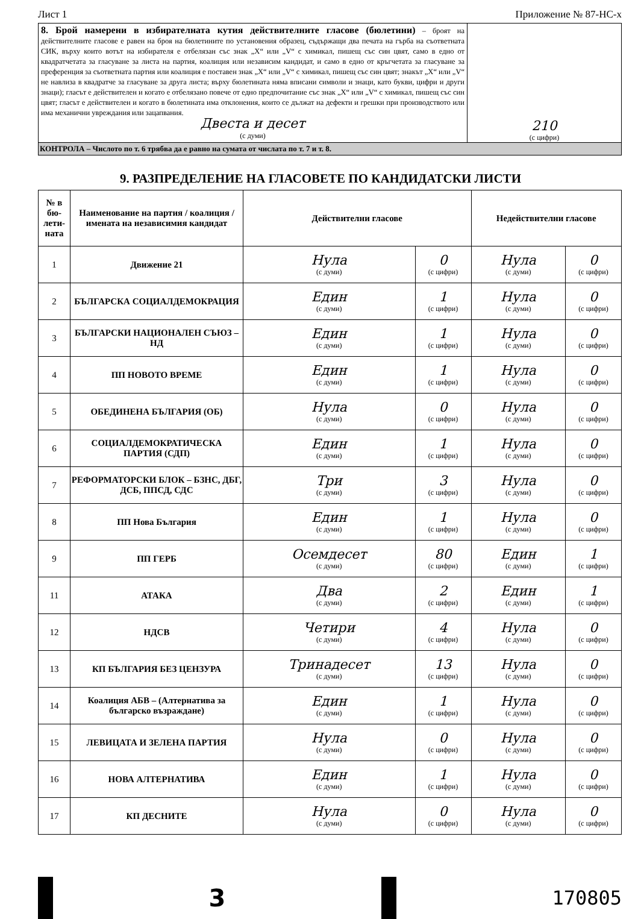Лист 1 Приложение № 87-НС-х
8. Брой намерени в избирателната кутия действителните гласове (бюлетини) – броят на действителните гласове е равен на броя на бюлетините по установения образец, съдържащи два печата на гърба на съответната СИК, върху които вотът на избирателя е отбелязан със знак „Х“ или „V“ с химикал, пишещ със син цвят, само в едно от квадратчетата за гласуване за листа на партия, коалиция или независим кандидат, и само в едно от кръгчетата за гласуване за преференция за съответната партия или коалиция е поставен знак „Х“ или „V“ с химикал, пишещ със син цвят; знакът „Х“ или „V“ не навлиза в квадратче за гласуване за друга листа; върху бюлетината няма вписани символи и знаци, като букви, цифри и други знаци); гласът е действителен и когато е отбелязано повече от едно предпочитание със знак „Х“ или „V“ с химикал, пишещ със син цвят; гласът е действителен и когато в бюлетината има отклонения, които се дължат на дефекти и грешки при производството или има механични увреждания или зацапвания.
Двеста и десет
(с думи)
210
(с цифри)
КОНТРОЛА – Числото по т. 6 трябва да е равно на сумата от числата по т. 7 и т. 8.
9. РАЗПРЕДЕЛЕНИЕ НА ГЛАСОВЕТЕ ПО КАНДИДАТСКИ ЛИСТИ
| № в бю-лети-ната | Наименование на партия / коалиция / имената на независимия кандидат | Действителни гласове | | Недействителни гласове | |
| --- | --- | --- | --- | --- | --- |
| 1 | Движение 21 | Нула (с думи) | 0 (с цифри) | Нула (с думи) | 0 (с цифри) |
| 2 | БЪЛГАРСКА СОЦИАЛДЕМОКРАЦИЯ | Един (с думи) | 1 (с цифри) | Нула (с думи) | 0 (с цифри) |
| 3 | БЪЛГАРСКИ НАЦИОНАЛЕН СЪЮЗ – НД | Един (с думи) | 1 (с цифри) | Нула (с думи) | 0 (с цифри) |
| 4 | ПП НОВОТО ВРЕМЕ | Един (с думи) | 1 (с цифри) | Нула (с думи) | 0 (с цифри) |
| 5 | ОБЕДИНЕНА БЪЛГАРИЯ (ОБ) | Нула (с думи) | 0 (с цифри) | Нула (с думи) | 0 (с цифри) |
| 6 | СОЦИАЛДЕМОКРАТИЧЕСКА ПАРТИЯ (СДП) | Един (с думи) | 1 (с цифри) | Нула (с думи) | 0 (с цифри) |
| 7 | РЕФОРМАТОРСКИ БЛОК – БЗНС, ДБГ, ДСБ, ППСД, СДС | Три (с думи) | 3 (с цифри) | Нула (с думи) | 0 (с цифри) |
| 8 | ПП Нова България | Един (с думи) | 1 (с цифри) | Нула (с думи) | 0 (с цифри) |
| 9 | ПП ГЕРБ | Осемдесет (с думи) | 80 (с цифри) | Един (с думи) | 1 (с цифри) |
| 11 | АТАКА | Два (с думи) | 2 (с цифри) | Един (с думи) | 1 (с цифри) |
| 12 | НДСВ | Четири (с думи) | 4 (с цифри) | Нула (с думи) | 0 (с цифри) |
| 13 | КП БЪЛГАРИЯ БЕЗ ЦЕНЗУРА | Тринадесет (с думи) | 13 (с цифри) | Нула (с думи) | 0 (с цифри) |
| 14 | Коалиция АБВ – (Алтернатива за българско възраждане) | Един (с думи) | 1 (с цифри) | Нула (с думи) | 0 (с цифри) |
| 15 | ЛЕВИЦАТА И ЗЕЛЕНА ПАРТИЯ | Нула (с думи) | 0 (с цифри) | Нула (с думи) | 0 (с цифри) |
| 16 | НОВА АЛТЕРНАТИВА | Един (с думи) | 1 (с цифри) | Нула (с думи) | 0 (с цифри) |
| 17 | КП ДЕСНИТЕ | Нула (с думи) | 0 (с цифри) | Нула (с думи) | 0 (с цифри) |
3
170805